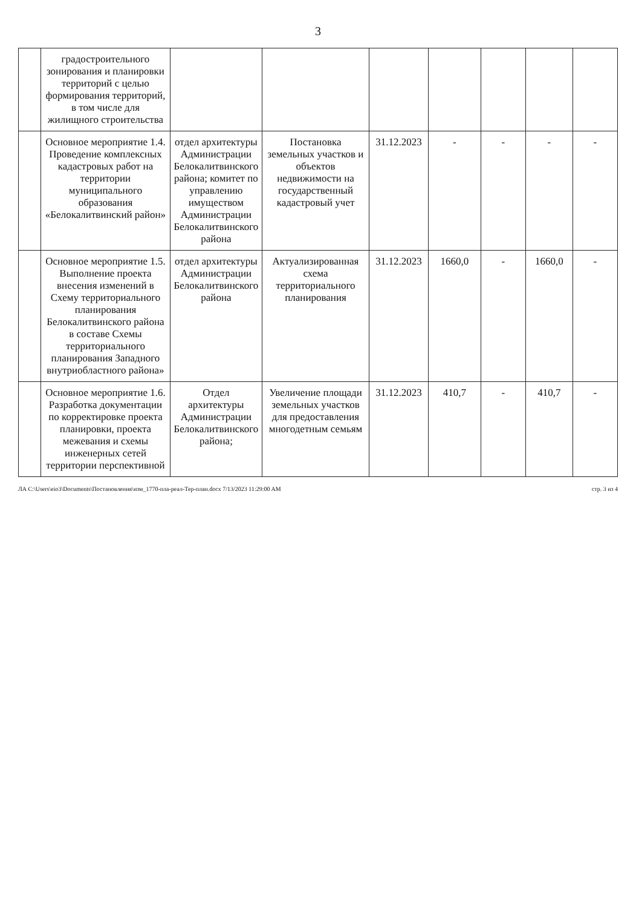3
| | градостроительного зонирования и планировки территорий с целью формирования территорий, в том числе для жилищного строительства | | | | | | | |
| | Основное мероприятие 1.4. Проведение комплексных кадастровых работ на территории муниципального образования «Белокалитвинский район» | отдел архитектуры Администрации Белокалитвинского района; комитет по управлению имуществом Администрации Белокалитвинского района | Постановка земельных участков и объектов недвижимости на государственный кадастровый учет | 31.12.2023 | - | - | - | - |
| | Основное мероприятие 1.5. Выполнение проекта внесения изменений в Схему территориального планирования Белокалитвинского района в составе Схемы территориального планирования Западного внутриобластного района» | отдел архитектуры Администрации Белокалитвинского района | Актуализированная схема территориального планирования | 31.12.2023 | 1660,0 | - | 1660,0 | - |
| | Основное мероприятие 1.6. Разработка документации по корректировке проекта планировки, проекта межевания и схемы инженерных сетей территории перспективной | Отдел архитектуры Администрации Белокалитвинского района; | Увеличение площади земельных участков для предоставления многодетным семьям | 31.12.2023 | 410,7 | - | 410,7 | - |
ЛА C:\Users\eio3\Documents\Постановления\изм_1770-пла-реал-Тер-план.docx 7/13/2023 11:29:00 AM стр. 3 из 4